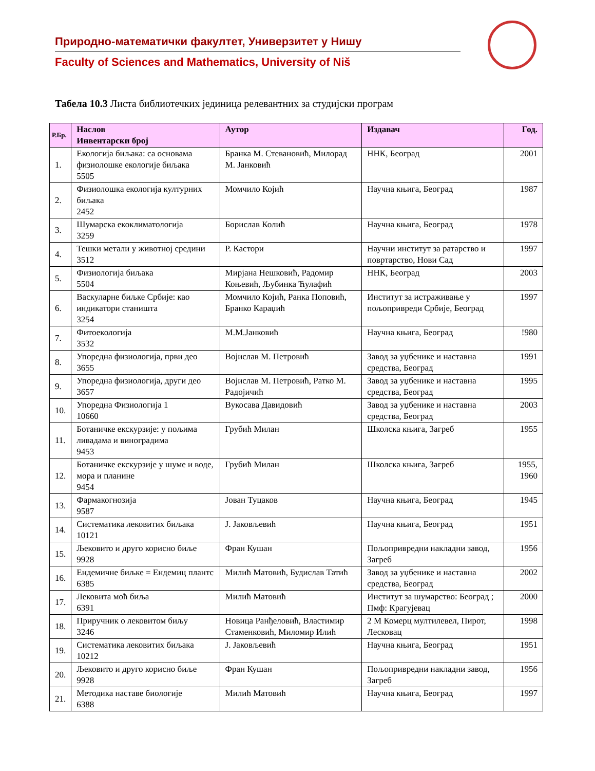Природно-математички факултет, Универзитет у Нишу
Faculty of Sciences and Mathematics, University of Niš
Табела 10.3 Листа библиотечких јединица релевантних за студијски програм
| Р.Бр. | Наслов Инвентарски број | Аутор | Издавач | Год. |
| --- | --- | --- | --- | --- |
| 1. | Екологија биљака: са основама физиолошке екологије биљака 5505 | Бранка М. Стевановић, Милорад М. Јанковић | ННК, Београд | 2001 |
| 2. | Физиолошка екологија културних биљака 2452 | Момчило Којић | Научна књига, Београд | 1987 |
| 3. | Шумарска екоклиматологија 3259 | Борислав Колић | Научна књига, Београд | 1978 |
| 4. | Тешки метали у животној средини 3512 | Р. Кастори | Научни институт за ратарство и повртарство, Нови Сад | 1997 |
| 5. | Физиологија биљака 5504 | Мирјана Нешковић, Радомир Коњевић, Љубинка Ћулафић | ННК, Београд | 2003 |
| 6. | Васкуларне биљке Србије: као индикатори станишта 3254 | Момчило Којић, Ранка Поповић, Бранко Караџић | Институт за истраживање у пољопривреди Србије, Београд | 1997 |
| 7. | Фитоекологија 3532 | М.М.Јанковић | Научна књига, Београд | !980 |
| 8. | Упоредна физиологија, први део 3655 | Војислав М. Петровић | Завод за уџбенике и наставна средства, Београд | 1991 |
| 9. | Упоредна физиологија, други део 3657 | Војислав М. Петровић, Ратко М. Радојичић | Завод за уџбенике и наставна средства, Београд | 1995 |
| 10. | Упоредна Физиологија 1 10660 | Вукосава Давидовић | Завод за уџбенике и наставна средства, Београд | 2003 |
| 11. | Ботаничке екскурзије: у пољима ливадама и виноградима 9453 | Грубић Милан | Школска књига, Загреб | 1955 |
| 12. | Ботаничке екскурзије у шуме и воде, мора и планине 9454 | Грубић Милан | Школска књига, Загреб | 1955, 1960 |
| 13. | Фармакогнозија 9587 | Јован Туцаков | Научна књига, Београд | 1945 |
| 14. | Систематика лековитих биљака 10121 | Ј. Јаковљевић | Научна књига, Београд | 1951 |
| 15. | Љековито и друго корисно биље 9928 | Фран Кушан | Пољопривредни накладни завод, Загреб | 1956 |
| 16. | Ендемичне биљке = Ендемиц плантс 6385 | Милић Матовић, Будислав Татић | Завод за уџбенике и наставна средства, Београд | 2002 |
| 17. | Лековита моћ биља 6391 | Милић Матовић | Институт за шумарство: Београд ; Пмф: Крагујевац | 2000 |
| 18. | Приручник о лековитом биљу 3246 | Новица Ранђеловић, Властимир Стаменковић, Миломир Илић | 2 М Комерц мултилевел, Пирот, Лесковац | 1998 |
| 19. | Систематика лековитих биљака 10212 | Ј. Јаковљевић | Научна књига, Београд | 1951 |
| 20. | Љековито и друго корисно биље 9928 | Фран Кушан | Пољопривредни накладни завод, Загреб | 1956 |
| 21. | Методика наставе биологије 6388 | Милић Матовић | Научна књига, Београд | 1997 |